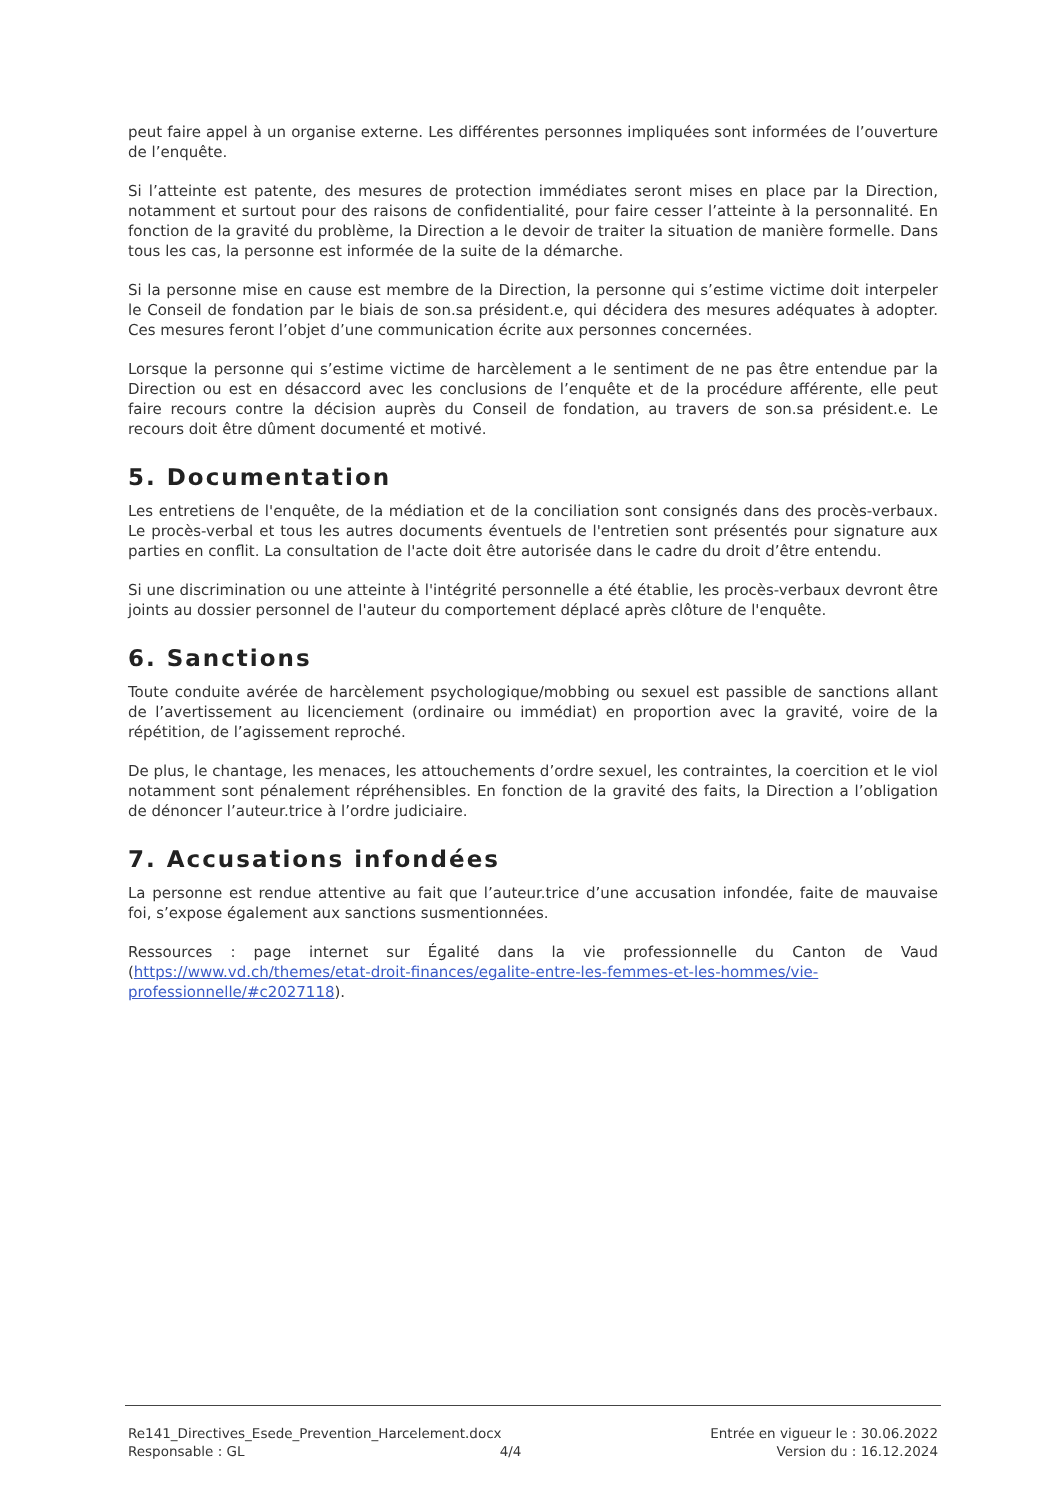peut faire appel à un organise externe. Les différentes personnes impliquées sont informées de l’ouverture de l’enquête.
Si l’atteinte est patente, des mesures de protection immédiates seront mises en place par la Direction, notamment et surtout pour des raisons de confidentialité, pour faire cesser l’atteinte à la personnalité. En fonction de la gravité du problème, la Direction a le devoir de traiter la situation de manière formelle. Dans tous les cas, la personne est informée de la suite de la démarche.
Si la personne mise en cause est membre de la Direction, la personne qui s’estime victime doit interpeler le Conseil de fondation par le biais de son.sa président.e, qui décidera des mesures adéquates à adopter. Ces mesures feront l’objet d’une communication écrite aux personnes concernées.
Lorsque la personne qui s’estime victime de harcèlement a le sentiment de ne pas être entendue par la Direction ou est en désaccord avec les conclusions de l’enquête et de la procédure afférente, elle peut faire recours contre la décision auprès du Conseil de fondation, au travers de son.sa président.e. Le recours doit être dûment documenté et motivé.
5. Documentation
Les entretiens de l'enquête, de la médiation et de la conciliation sont consignés dans des procès-verbaux. Le procès-verbal et tous les autres documents éventuels de l'entretien sont présentés pour signature aux parties en conflit. La consultation de l'acte doit être autorisée dans le cadre du droit d’être entendu.
Si une discrimination ou une atteinte à l'intégrité personnelle a été établie, les procès-verbaux devront être joints au dossier personnel de l'auteur du comportement déplacé après clôture de l'enquête.
6. Sanctions
Toute conduite avérée de harcèlement psychologique/mobbing ou sexuel est passible de sanctions allant de l’avertissement au licenciement (ordinaire ou immédiat) en proportion avec la gravité, voire de la répétition, de l’agissement reproché.
De plus, le chantage, les menaces, les attouchements d’ordre sexuel, les contraintes, la coercition et le viol notamment sont pénalement répréhensibles. En fonction de la gravité des faits, la Direction a l’obligation de dénoncer l’auteur.trice à l’ordre judiciaire.
7. Accusations infondées
La personne est rendue attentive au fait que l’auteur.trice d’une accusation infondée, faite de mauvaise foi, s’expose également aux sanctions susmentionnées.
Ressources : page internet sur Égalité dans la vie professionnelle du Canton de Vaud (https://www.vd.ch/themes/etat-droit-finances/egalite-entre-les-femmes-et-les-hommes/vie-professionnelle/#c2027118).
Re141_Directives_Esede_Prevention_Harcelement.docx Entrée en vigueur le : 30.06.2022
Responsable : GL 4/4 Version du : 16.12.2024